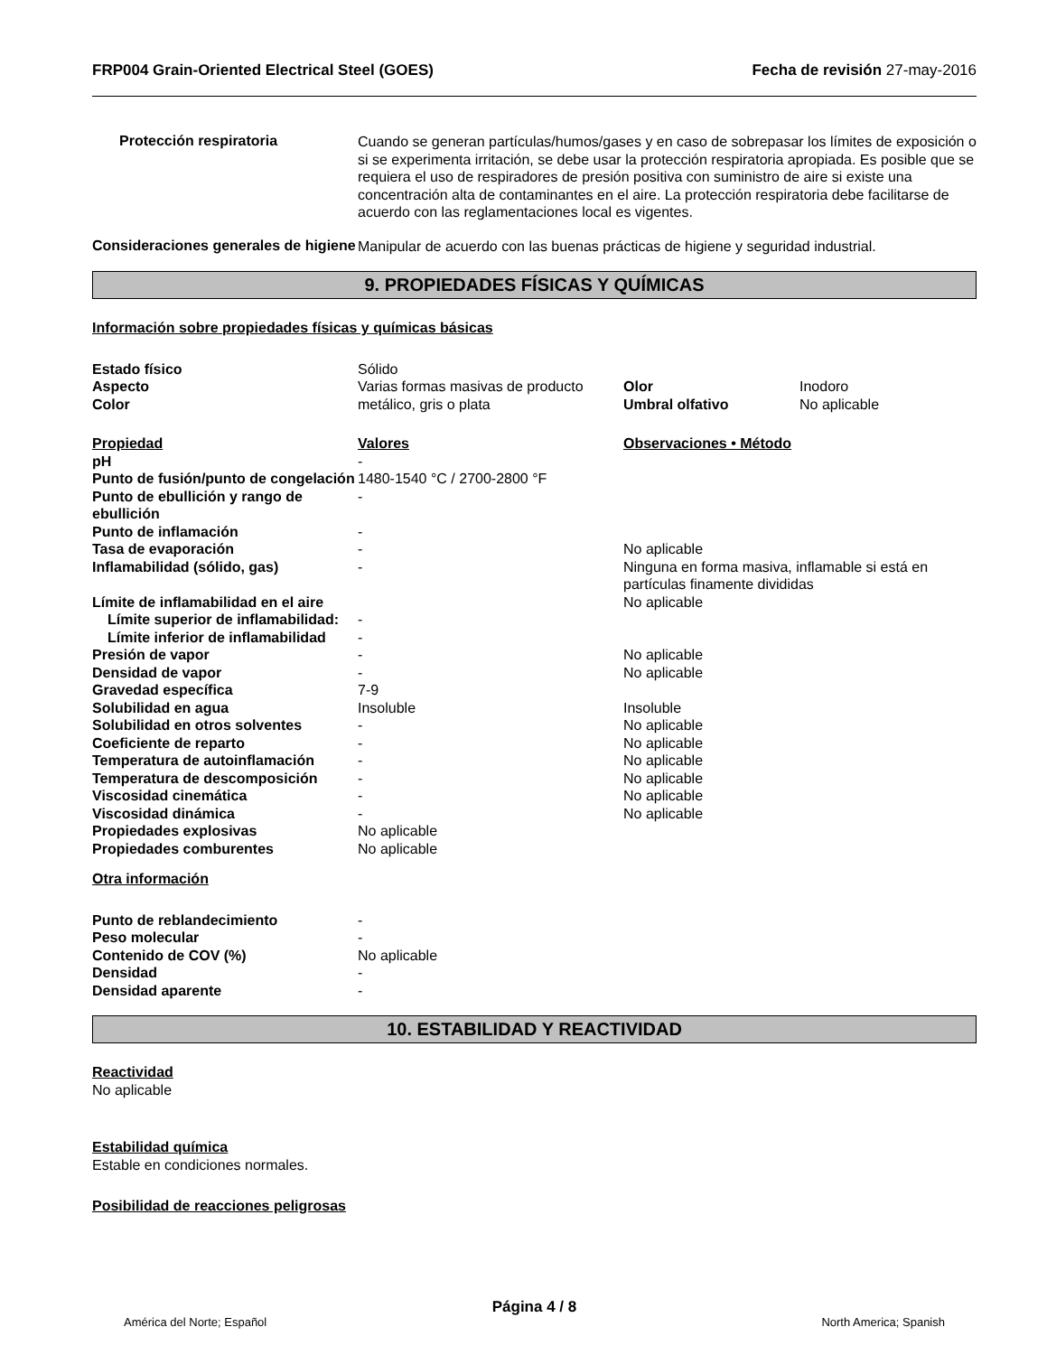FRP004 Grain-Oriented Electrical Steel (GOES) Fecha de revisión 27-may-2016
Protección respiratoria
Cuando se generan partículas/humos/gases y en caso de sobrepasar los límites de exposición o si se experimenta irritación, se debe usar la protección respiratoria apropiada. Es posible que se requiera el uso de respiradores de presión positiva con suministro de aire si existe una concentración alta de contaminantes en el aire. La protección respiratoria debe facilitarse de acuerdo con las reglamentaciones local es vigentes.
Consideraciones generales de higiene
Manipular de acuerdo con las buenas prácticas de higiene y seguridad industrial.
9. PROPIEDADES FÍSICAS Y QUÍMICAS
Información sobre propiedades físicas y químicas básicas
| Estado físico | Sólido | | |
| Aspecto | Varias formas masivas de producto | Olor | Inodoro |
| Color | metálico, gris o plata | Umbral olfativo | No aplicable |
| Propiedad | Valores | Observaciones • Método |
| pH | - | |
| Punto de fusión/punto de congelación | 1480-1540 °C / 2700-2800 °F | |
| Punto de ebullición y rango de ebullición | - | |
| Punto de inflamación | - | |
| Tasa de evaporación | - | No aplicable |
| Inflamabilidad (sólido, gas) | - | Ninguna en forma masiva, inflamable si está en partículas finamente divididas |
| Límite de inflamabilidad en el aire | | No aplicable |
| Límite superior de inflamabilidad: | - | |
| Límite inferior de inflamabilidad | - | |
| Presión de vapor | - | No aplicable |
| Densidad de vapor | - | No aplicable |
| Gravedad específica | 7-9 | |
| Solubilidad en agua | Insoluble | Insoluble |
| Solubilidad en otros solventes | - | No aplicable |
| Coeficiente de reparto | - | No aplicable |
| Temperatura de autoinflamación | - | No aplicable |
| Temperatura de descomposición | - | No aplicable |
| Viscosidad cinemática | - | No aplicable |
| Viscosidad dinámica | - | No aplicable |
| Propiedades explosivas | No aplicable | |
| Propiedades comburentes | No aplicable | |
Otra información
| Punto de reblandecimiento | - |
| Peso molecular | - |
| Contenido de COV (%) | No aplicable |
| Densidad | - |
| Densidad aparente | - |
10. ESTABILIDAD Y REACTIVIDAD
Reactividad
No aplicable
Estabilidad química
Estable en condiciones normales.
Posibilidad de reacciones peligrosas
Página 4 / 8
América del Norte; Español North America; Spanish